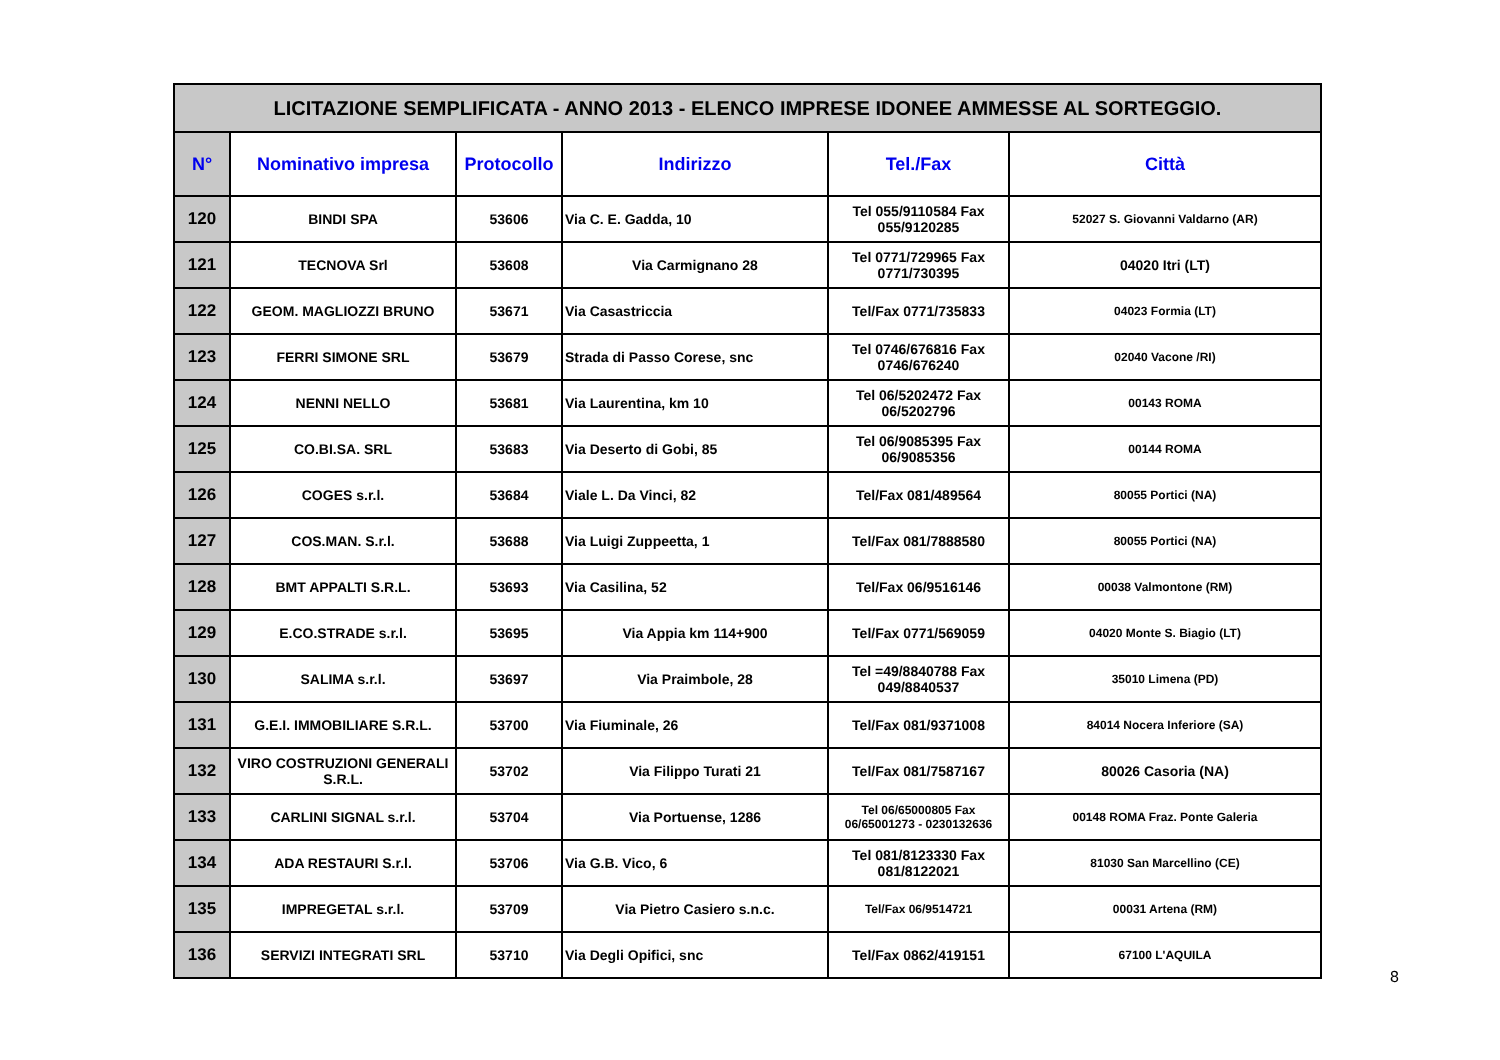| LICITAZIONE SEMPLIFICATA - ANNO 2013 - ELENCO IMPRESE IDONEE AMMESSE AL SORTEGGIO. | | | | | |
| N° | Nominativo impresa | Protocollo | Indirizzo | Tel./Fax | Città |
| 120 | BINDI SPA | 53606 | Via C. E. Gadda, 10 | Tel 055/9110584 Fax 055/9120285 | 52027 S. Giovanni Valdarno (AR) |
| 121 | TECNOVA Srl | 53608 | Via Carmignano 28 | Tel 0771/729965 Fax 0771/730395 | 04020 Itri (LT) |
| 122 | GEOM. MAGLIOZZI BRUNO | 53671 | Via Casastriccia | Tel/Fax 0771/735833 | 04023 Formia (LT) |
| 123 | FERRI SIMONE SRL | 53679 | Strada di Passo Corese, snc | Tel 0746/676816 Fax 0746/676240 | 02040 Vacone /RI) |
| 124 | NENNI NELLO | 53681 | Via Laurentina, km 10 | Tel 06/5202472 Fax 06/5202796 | 00143 ROMA |
| 125 | CO.BI.SA. SRL | 53683 | Via Deserto di Gobi, 85 | Tel 06/9085395 Fax 06/9085356 | 00144 ROMA |
| 126 | COGES s.r.l. | 53684 | Viale L. Da Vinci, 82 | Tel/Fax 081/489564 | 80055 Portici (NA) |
| 127 | COS.MAN. S.r.l. | 53688 | Via Luigi Zuppeetta, 1 | Tel/Fax 081/7888580 | 80055 Portici (NA) |
| 128 | BMT APPALTI S.R.L. | 53693 | Via Casilina, 52 | Tel/Fax 06/9516146 | 00038 Valmontone (RM) |
| 129 | E.CO.STRADE s.r.l. | 53695 | Via Appia km 114+900 | Tel/Fax 0771/569059 | 04020 Monte S. Biagio (LT) |
| 130 | SALIMA s.r.l. | 53697 | Via Praimbole, 28 | Tel =49/8840788 Fax 049/8840537 | 35010 Limena (PD) |
| 131 | G.E.I. IMMOBILIARE S.R.L. | 53700 | Via Fiuminale, 26 | Tel/Fax 081/9371008 | 84014 Nocera Inferiore (SA) |
| 132 | VIRO COSTRUZIONI GENERALI S.R.L. | 53702 | Via Filippo Turati 21 | Tel/Fax 081/7587167 | 80026 Casoria (NA) |
| 133 | CARLINI SIGNAL s.r.l. | 53704 | Via Portuense, 1286 | Tel 06/65000805 Fax 06/65001273 - 0230132636 | 00148 ROMA Fraz. Ponte Galeria |
| 134 | ADA RESTAURI S.r.l. | 53706 | Via G.B. Vico, 6 | Tel 081/8123330 Fax 081/8122021 | 81030 San Marcellino (CE) |
| 135 | IMPREGETAL s.r.l. | 53709 | Via Pietro Casiero s.n.c. | Tel/Fax 06/9514721 | 00031 Artena (RM) |
| 136 | SERVIZI INTEGRATI SRL | 53710 | Via Degli Opifici, snc | Tel/Fax 0862/419151 | 67100 L'AQUILA |
8